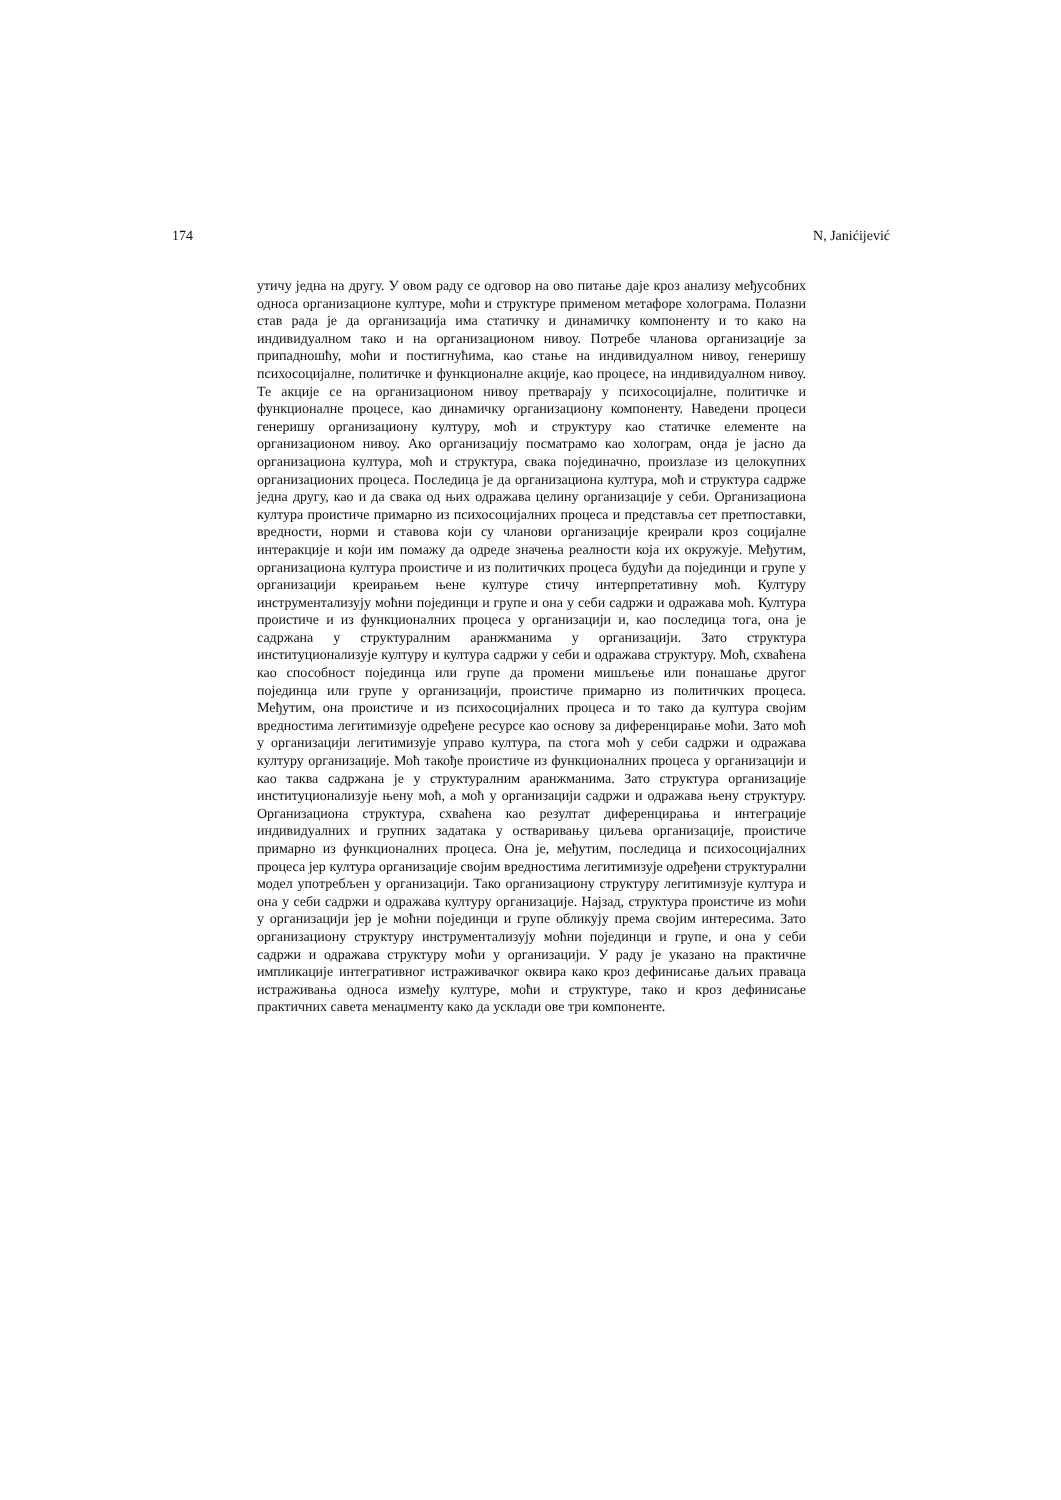174 N, Janićijević
утичу једна на другу. У овом раду се одговор на ово питање даје кроз анализу међусобних односа организационе културе, моћи и структуре применом метафоре холограма. Полазни став рада је да организација има статичку и динамичку компоненту и то како на индивидуалном тако и на организационом нивоу. Потребе чланова организације за припадношћу, моћи и постигнућима, као стање на индивидуалном нивоу, генеришу психосоцијалне, политичке и функционалне акције, као процесе, на индивидуалном нивоу. Те акције се на организационом нивоу претварају у психосоцијалне, политичке и функционалне процесе, као динамичку организациону компоненту. Наведени процеси генеришу организациону културу, моћ и структуру као статичке елементе на организационом нивоу. Ако организацију посматрамо као холограм, онда је јасно да организациона култура, моћ и структура, свака појединачно, произлазе из целокупних организационих процеса. Последица је да организациона култура, моћ и структура садрже једна другу, као и да свака од њих одражава целину организације у себи. Организациона култура проистиче примарно из психосоцијалних процеса и представља сет претпоставки, вредности, норми и ставова који су чланови организације креирали кроз социјалне интеракције и који им помажу да одреде значења реалности која их окружује. Међутим, организациона култура проистиче и из политичких процеса будући да појединци и групе у организацији креирањем њене културе стичу интерпретативну моћ. Културу инструментализују моћни појединци и групе и она у себи садржи и одражава моћ. Култура проистиче и из функционалних процеса у организацији и, као последица тога, она је садржана у структуралним аранжманима у организацији. Зато структура институционализује културу и култура садржи у себи и одражава структуру. Моћ, схваћена као способност појединца или групе да промени мишљење или понашање другог појединца или групе у организацији, проистиче примарно из политичких процеса. Међутим, она проистиче и из психосоцијалних процеса и то тако да култура својим вредностима легитимизује одређене ресурсе као основу за диференцирање моћи. Зато моћ у организацији легитимизује управо култура, па стога моћ у себи садржи и одражава културу организације. Моћ такође проистиче из функционалних процеса у организацији и као таква садржана је у структуралним аранжманима. Зато структура организације институционализује њену моћ, а моћ у организацији садржи и одражава њену структуру. Организациона структура, схваћена као резултат диференцирања и интеграције индивидуалних и групних задатака у остваривању циљева организације, проистиче примарно из функционалних процеса. Она је, међутим, последица и психосоцијалних процеса јер култура организације својим вредностима легитимизује одређени структурални модел употребљен у организацији. Тако организациону структуру легитимизује култура и она у себи садржи и одражава културу организације. Најзад, структура проистиче из моћи у организацији јер је моћни појединци и групе обликују према својим интересима. Зато организациону структуру инструментализују моћни појединци и групе, и она у себи садржи и одражава структуру моћи у организацији. У раду је указано на практичне импликације интегративног истраживачког оквира како кроз дефинисање даљих праваца истраживања односа између културе, моћи и структуре, тако и кроз дефинисање практичних савета менаџменту како да усклади ове три компоненте.